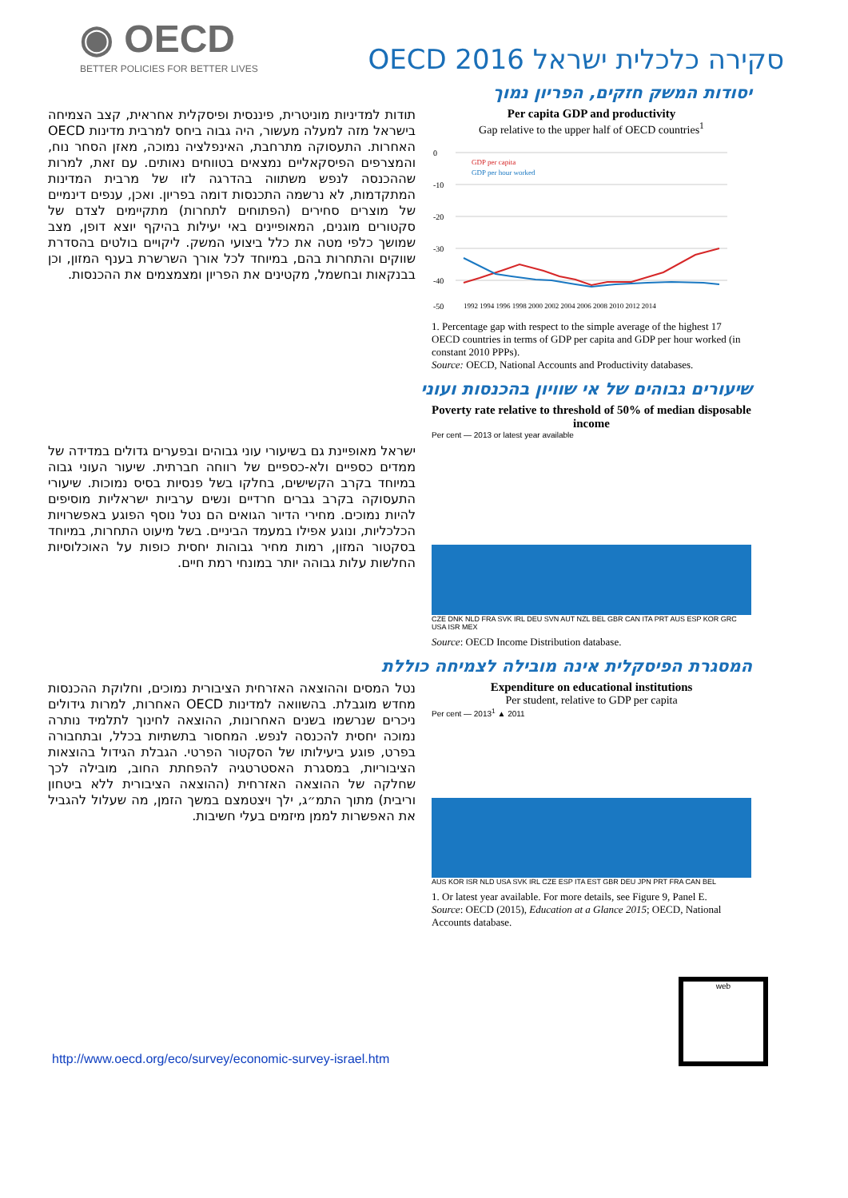◉ OECD
BETTER POLICIES FOR BETTER LIVES
סקירה כלכלית ישראל OECD 2016
יסודות המשק חזקים, הפריון נמוך
תודות למדיניות מוניטרית, פיננסית ופיסקלית אחראית, קצב הצמיחה בישראל מזה למעלה מעשור, היה גבוה ביחס למרבית מדינות OECD האחרות. התעסוקה מתרחבת, האינפלציה נמוכה, מאזן הסחר נוח, והמצרפים הפיסקאליים נמצאים בטווחים נאותים. עם זאת, למרות שההכנסה לנפש משתווה בהדרגה לזו של מרבית המדינות המתקדמות, לא נרשמה התכנסות דומה בפריון. ואכן, ענפים דינמיים של מוצרים סחירים (הפתוחים לתחרות) מתקיימים לצדם של סקטורים מוגנים, המאופיינים באי יעילות בהיקף יוצא דופן, מצב שמושך כלפי מטה את כלל ביצועי המשק. ליקויים בולטים בהסדרת שווקים והתחרות בהם, במיוחד לכל אורך השרשרת בענף המזון, וכן בבנקאות ובחשמל, מקטינים את הפריון ומצמצמים את ההכנסות.
Per capita GDP and productivity
Gap relative to the upper half of OECD countries<sup>1</sup>
0
-10
-20
-30
-40
-50
GDP per capita
GDP per hour worked
1992 1994 1996 1998 2000 2002 2004 2006 2008 2010 2012 2014
1. Percentage gap with respect to the simple average of the highest 17 OECD countries in terms of GDP per capita and GDP per hour worked (in constant 2010 PPPs).
Source: OECD, National Accounts and Productivity databases.
שיעורים גבוהים של אי שוויון בהכנסות ועוני
ישראל מאופיינת גם בשיעורי עוני גבוהים ובפערים גדולים במדידה של ממדים כספיים ולא-כספיים של רווחה חברתית. שיעור העוני גבוה במיוחד בקרב הקשישים, בחלקו בשל פנסיות בסיס נמוכות. שיעורי התעסוקה בקרב גברים חרדיים ונשים ערביות ישראליות מוסיפים להיות נמוכים. מחירי הדיור הגואים הם נטל נוסף הפוגע באפשרויות הכלכליות, ונוגע אפילו במעמד הביניים. בשל מיעוט התחרות, במיוחד בסקטור המזון, רמות מחיר גבוהות יחסית כופות על האוכלוסיות החלשות עלות גבוהה יותר במונחי רמת חיים.
Poverty rate relative to threshold of 50% of median disposable income
Per cent — 2013 or latest year available
CZE DNK NLD FRA SVK IRL DEU SVN AUT NZL BEL GBR CAN ITA PRT AUS ESP KOR GRC USA ISR MEX
Source: OECD Income Distribution database.
המסגרת הפיסקלית אינה מובילה לצמיחה כוללת
נטל המסים וההוצאה האזרחית הציבורית נמוכים, וחלוקת ההכנסות מחדש מוגבלת. בהשוואה למדינות OECD האחרות, למרות גידולים ניכרים שנרשמו בשנים האחרונות, ההוצאה לחינוך לתלמיד נותרה נמוכה יחסית להכנסה לנפש. המחסור בתשתיות בכלל, ובתחבורה בפרט, פוגע ביעילותו של הסקטור הפרטי. הגבלת הגידול בהוצאות הציבוריות, במסגרת האסטרטגיה להפחתת החוב, מובילה לכך שחלקה של ההוצאה האזרחית (ההוצאה הציבורית ללא ביטחון וריבית) מתוך התמ״ג, ילך ויצטמצם במשך הזמן, מה שעלול להגביל את האפשרות לממן מיזמים בעלי חשיבות.
Expenditure on educational institutions
Per student, relative to GDP per capita
Per cent — 2013<sup>1</sup> ▲ 2011
AUS KOR ISR NLD USA SVK IRL CZE ESP ITA EST GBR DEU JPN PRT FRA CAN BEL
1. Or latest year available. For more details, see Figure 9, Panel E.
Source: OECD (2015), Education at a Glance 2015; OECD, National Accounts database.
http://www.oecd.org/eco/survey/economic-survey-israel.htm
web